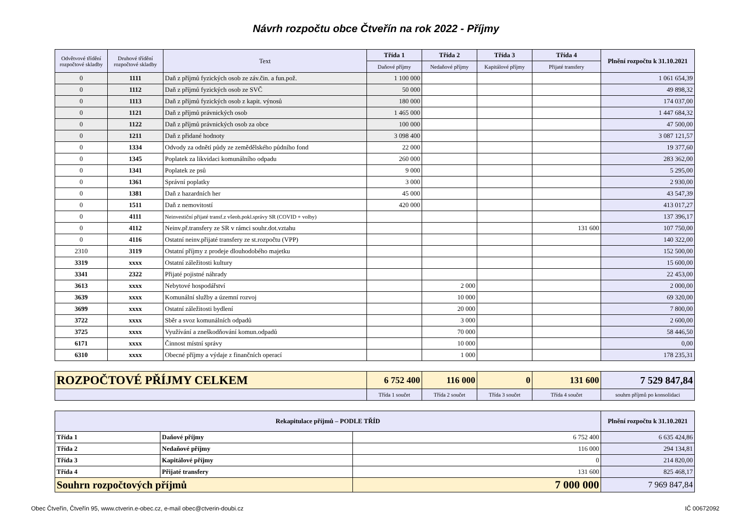Návrh rozpočtu obce Čtveřín na rok 2022 - Příjmy
| Odvětvové třídění rozpočtové skladby | Druhové třídění rozpočtové skladby | Text | Třída 1 | Třída 2 | Třída 3 | Třída 4 | Plnění rozpočtu k 31.10.2021 |
| --- | --- | --- | --- | --- | --- | --- | --- |
| | | | Daňové příjmy | Nedaňové příjmy | Kapitálové příjmy | Přijaté transfery | |
| 0 | 1111 | Daň z příjmů fyzických osob ze záv.čin. a fun.pož. | 1 100 000 | | | | 1 061 654,39 |
| 0 | 1112 | Daň z příjmů fyzických osob ze SVČ | 50 000 | | | | 49 898,32 |
| 0 | 1113 | Daň z příjmů fyzických osob z kapit. výnosů | 180 000 | | | | 174 037,00 |
| 0 | 1121 | Daň z příjmů právnických osob | 1 465 000 | | | | 1 447 684,32 |
| 0 | 1122 | Daň z příjmů právnických osob za obce | 100 000 | | | | 47 500,00 |
| 0 | 1211 | Daň z přidané hodnoty | 3 098 400 | | | | 3 087 121,57 |
| 0 | 1334 | Odvody za odnětí půdy ze zemědělského půdního fond | 22 000 | | | | 19 377,60 |
| 0 | 1345 | Poplatek za likvidaci komunálního odpadu | 260 000 | | | | 283 362,00 |
| 0 | 1341 | Poplatek ze psů | 9 000 | | | | 5 295,00 |
| 0 | 1361 | Správní poplatky | 3 000 | | | | 2 930,00 |
| 0 | 1381 | Daň z hazardních her | 45 000 | | | | 43 547,39 |
| 0 | 1511 | Daň z nemovitostí | 420 000 | | | | 413 017,27 |
| 0 | 4111 | Neinvestiční přijaté transf.z všeob.pokl.správy SR (COVID + volby) | | | | | 137 396,17 |
| 0 | 4112 | Neinv.př.transfery ze SR v rámci souhr.dot.vztahu | | | | 131 600 | 107 750,00 |
| 0 | 4116 | Ostatní neinv.přijaté transfery ze st.rozpočtu (VPP) | | | | | 140 322,00 |
| 2310 | 3119 | Ostatní příjmy z prodeje dlouhodobého majetku | | | | | 152 500,00 |
| 3319 | xxxx | Ostatní záležitosti kultury | | | | | 15 600,00 |
| 3341 | 2322 | Přijaté pojistné náhrady | | | | | 22 453,00 |
| 3613 | xxxx | Nebytové hospodářství | | 2 000 | | | 2 000,00 |
| 3639 | xxxx | Komunální služby a územní rozvoj | | 10 000 | | | 69 320,00 |
| 3699 | xxxx | Ostatní záležitosti bydlení | | 20 000 | | | 7 800,00 |
| 3722 | xxxx | Sběr a svoz komunálních odpadů | | 3 000 | | | 2 600,00 |
| 3725 | xxxx | Využívání a zneškodňování komun.odpadů | | 70 000 | | | 58 446,50 |
| 6171 | xxxx | Činnost místní správy | | 10 000 | | | 0,00 |
| 6310 | xxxx | Obecné příjmy a výdaje z finančních operací | | 1 000 | | | 178 235,31 |
| ROZPOČTOVÉ PŘÍJMY CELKEM | 6 752 400 | 116 000 | 0 | 131 600 | 7 529 847,84 |
| | Třída 1 součet | Třída 2 součet | Třída 3 součet | Třída 4 součet | souhrn příjmů po konsolidaci |
| Rekapitulace příjmů – PODLE TŘÍD | | | Plnění rozpočtu k 31.10.2021 |
| --- | --- | --- | --- |
| Třída 1 | Daňové příjmy | 6 752 400 | 6 635 424,86 |
| Třída 2 | Nedaňové příjmy | 116 000 | 294 134,81 |
| Třída 3 | Kapitálové příjmy | 0 | 214 820,00 |
| Třída 4 | Přijaté transfery | 131 600 | 825 468,17 |
| Souhrn rozpočtových příjmů | | 7 000 000 | 7 969 847,84 |
Obec Čtveřín, Čtveřín 95, www.ctverin.e-obec.cz, e-mail obec@ctverin-doubi.cz IČ 00672092